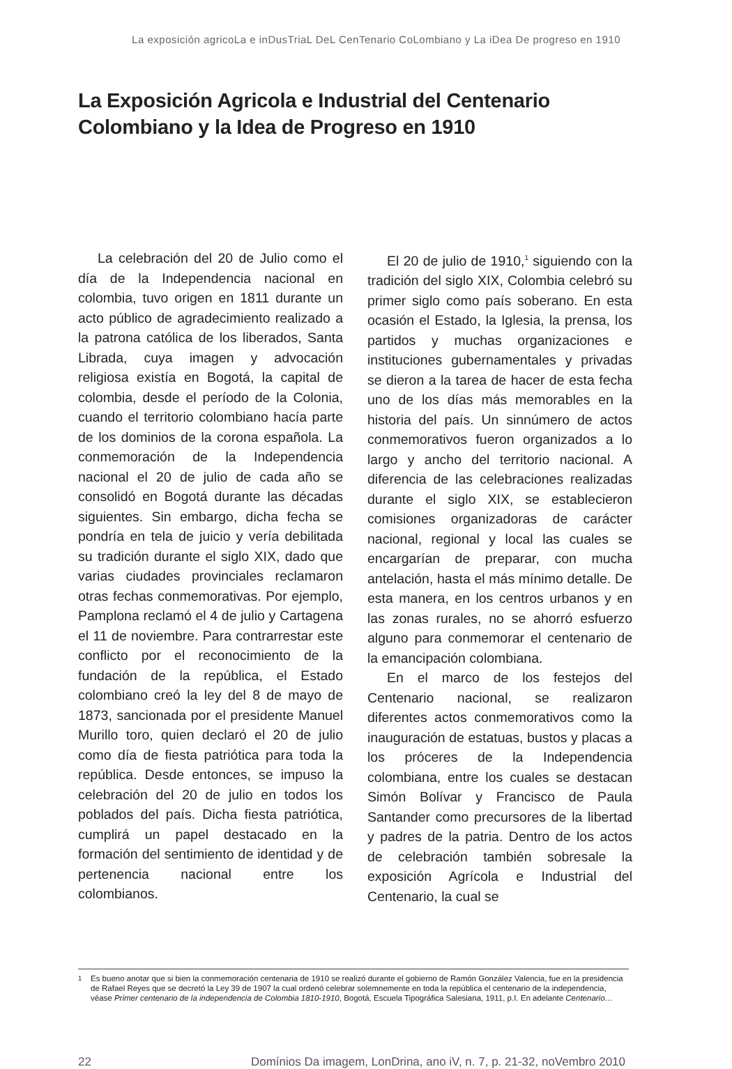La exposición agricoLa e inDusTriaL DeL CenTenario CoLombiano y La iDea De progreso en 1910
La Exposición Agricola e Industrial del Centenario
Colombiano y la Idea de Progreso en 1910
La celebración del 20 de Julio como el día de la Independencia nacional en colombia, tuvo origen en 1811 durante un acto público de agradecimiento realizado a la patrona católica de los liberados, Santa Librada, cuya imagen y advocación religiosa existía en Bogotá, la capital de colombia, desde el período de la Colonia, cuando el territorio colombiano hacía parte de los dominios de la corona española. La conmemoración de la Independencia nacional el 20 de julio de cada año se consolidó en Bogotá durante las décadas siguientes. Sin embargo, dicha fecha se pondría en tela de juicio y vería debilitada su tradición durante el siglo XIX, dado que varias ciudades provinciales reclamaron otras fechas conmemorativas. Por ejemplo, Pamplona reclamó el 4 de julio y Cartagena el 11 de noviembre. Para contrarrestar este conflicto por el reconocimiento de la fundación de la república, el Estado colombiano creó la ley del 8 de mayo de 1873, sancionada por el presidente Manuel Murillo toro, quien declaró el 20 de julio como día de fiesta patriótica para toda la república. Desde entonces, se impuso la celebración del 20 de julio en todos los poblados del país. Dicha fiesta patriótica, cumplirá un papel destacado en la formación del sentimiento de identidad y de pertenencia nacional entre los colombianos.
El 20 de julio de 1910,<sup>1</sup> siguiendo con la tradición del siglo XIX, Colombia celebró su primer siglo como país soberano. En esta ocasión el Estado, la Iglesia, la prensa, los partidos y muchas organizaciones e instituciones gubernamentales y privadas se dieron a la tarea de hacer de esta fecha uno de los días más memorables en la historia del país. Un sinnúmero de actos conmemorativos fueron organizados a lo largo y ancho del territorio nacional. A diferencia de las celebraciones realizadas durante el siglo XIX, se establecieron comisiones organizadoras de carácter nacional, regional y local las cuales se encargarían de preparar, con mucha antelación, hasta el más mínimo detalle. De esta manera, en los centros urbanos y en las zonas rurales, no se ahorró esfuerzo alguno para conmemorar el centenario de la emancipación colombiana.
En el marco de los festejos del Centenario nacional, se realizaron diferentes actos conmemorativos como la inauguración de estatuas, bustos y placas a los próceres de la Independencia colombiana, entre los cuales se destacan Simón Bolívar y Francisco de Paula Santander como precursores de la libertad y padres de la patria. Dentro de los actos de celebración también sobresale la exposición Agrícola e Industrial del Centenario, la cual se
<sup>1</sup> Es bueno anotar que si bien la conmemoración centenaria de 1910 se realizó durante el gobierno de Ramón González Valencia, fue en la presidencia de Rafael Reyes que se decretó la Ley 39 de 1907 la cual ordenó celebrar solemnemente en toda la república el centenario de la independencia, véase Primer centenario de la independencia de Colombia 1810-1910, Bogotá, Escuela Tipográfica Salesiana, 1911, p.I. En adelante Centenario…
22 Domínios Da imagem, LonDrina, ano iV, n. 7, p. 21-32, noVembro 2010